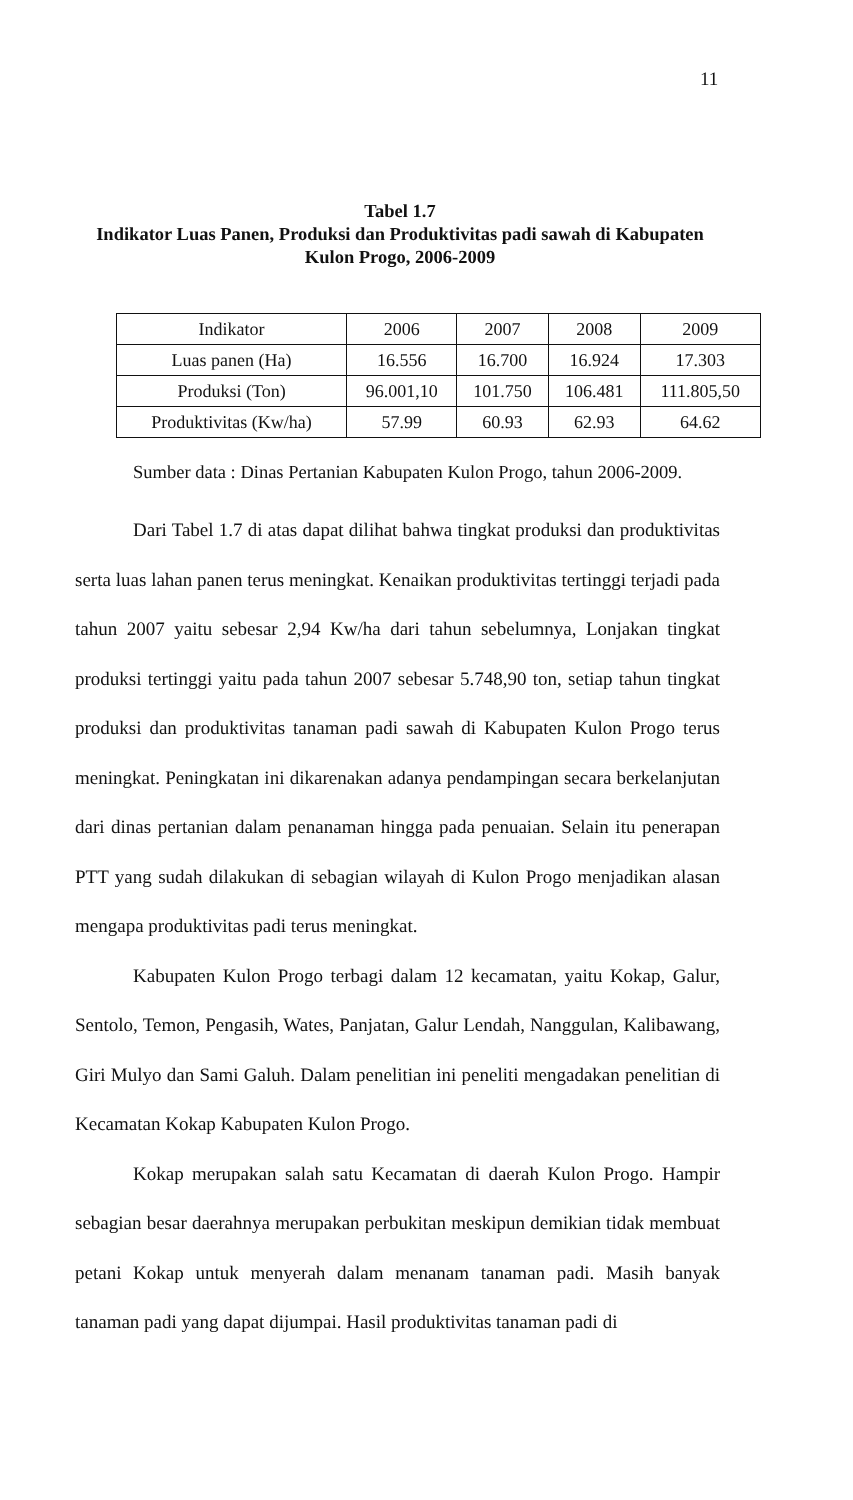11
Tabel 1.7
Indikator Luas Panen, Produksi dan Produktivitas padi sawah di Kabupaten Kulon Progo, 2006-2009
| Indikator | 2006 | 2007 | 2008 | 2009 |
| Luas panen (Ha) | 16.556 | 16.700 | 16.924 | 17.303 |
| Produksi (Ton) | 96.001,10 | 101.750 | 106.481 | 111.805,50 |
| Produktivitas (Kw/ha) | 57.99 | 60.93 | 62.93 | 64.62 |
Sumber data : Dinas Pertanian Kabupaten Kulon Progo, tahun 2006-2009.
Dari Tabel 1.7 di atas dapat dilihat bahwa tingkat produksi dan produktivitas serta luas lahan panen terus meningkat. Kenaikan produktivitas tertinggi terjadi pada tahun 2007 yaitu sebesar 2,94 Kw/ha dari tahun sebelumnya, Lonjakan tingkat produksi tertinggi yaitu pada tahun 2007 sebesar 5.748,90 ton, setiap tahun tingkat produksi dan produktivitas tanaman padi sawah di Kabupaten Kulon Progo terus meningkat. Peningkatan ini dikarenakan adanya pendampingan secara berkelanjutan dari dinas pertanian dalam penanaman hingga pada penuaian. Selain itu penerapan PTT yang sudah dilakukan di sebagian wilayah di Kulon Progo menjadikan alasan mengapa produktivitas padi terus meningkat.
Kabupaten Kulon Progo terbagi dalam 12 kecamatan, yaitu Kokap, Galur, Sentolo, Temon, Pengasih, Wates, Panjatan, Galur Lendah, Nanggulan, Kalibawang, Giri Mulyo dan Sami Galuh. Dalam penelitian ini peneliti mengadakan penelitian di Kecamatan Kokap Kabupaten Kulon Progo.
Kokap merupakan salah satu Kecamatan di daerah Kulon Progo. Hampir sebagian besar daerahnya merupakan perbukitan meskipun demikian tidak membuat petani Kokap untuk menyerah dalam menanam tanaman padi. Masih banyak tanaman padi yang dapat dijumpai. Hasil produktivitas tanaman padi di